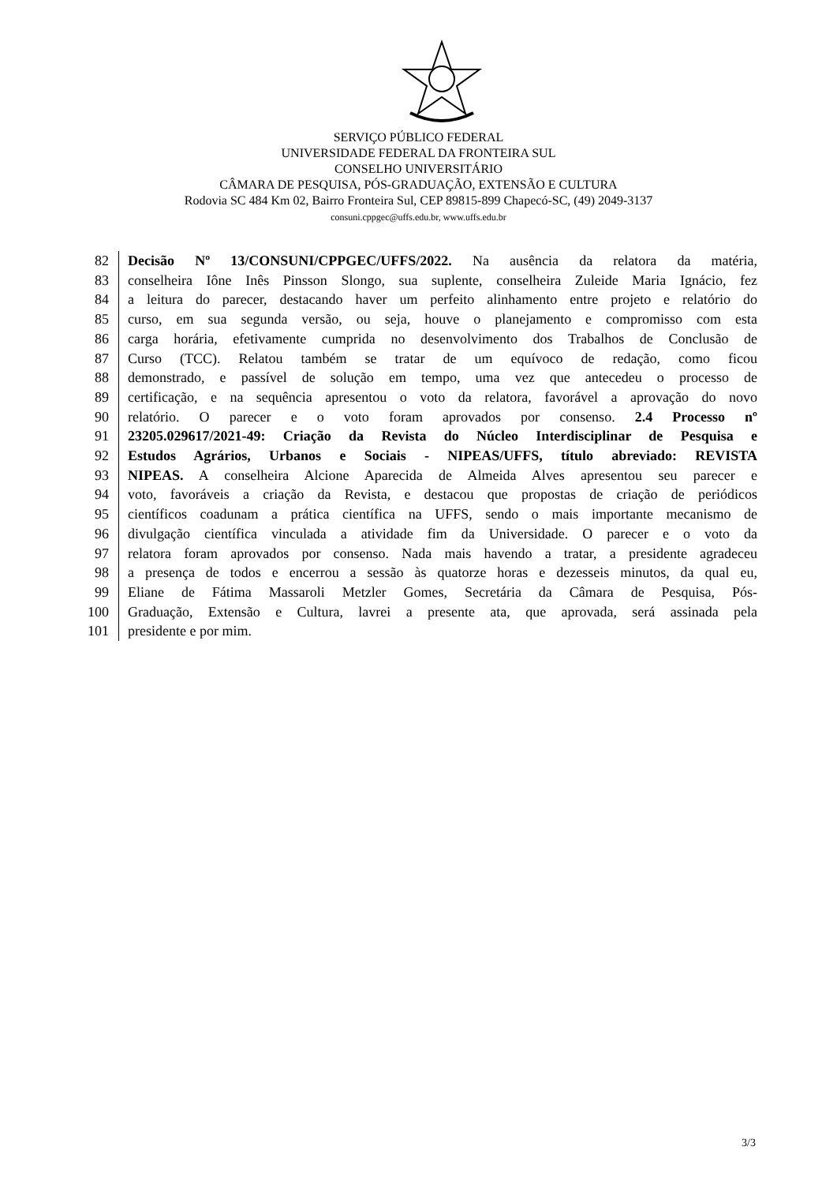SERVIÇO PÚBLICO FEDERAL
UNIVERSIDADE FEDERAL DA FRONTEIRA SUL
CONSELHO UNIVERSITÁRIO
CÂMARA DE PESQUISA, PÓS-GRADUAÇÃO, EXTENSÃO E CULTURA
Rodovia SC 484 Km 02, Bairro Fronteira Sul, CEP 89815-899 Chapecó-SC, (49) 2049-3137
consuni.cppgec@uffs.edu.br, www.uffs.edu.br
82 Decisão Nº 13/CONSUNI/CPPGEC/UFFS/2022. Na ausência da relatora da matéria,
83 conselheira Iône Inês Pinsson Slongo, sua suplente, conselheira Zuleide Maria Ignácio, fez
84 a leitura do parecer, destacando haver um perfeito alinhamento entre projeto e relatório do
85 curso, em sua segunda versão, ou seja, houve o planejamento e compromisso com esta
86 carga horária, efetivamente cumprida no desenvolvimento dos Trabalhos de Conclusão de
87 Curso (TCC). Relatou também se tratar de um equívoco de redação, como ficou
88 demonstrado, e passível de solução em tempo, uma vez que antecedeu o processo de
89 certificação, e na sequência apresentou o voto da relatora, favorável a aprovação do novo
90 relatório. O parecer e o voto foram aprovados por consenso. 2.4 Processo nº
91 23205.029617/2021-49: Criação da Revista do Núcleo Interdisciplinar de Pesquisa e
92 Estudos Agrários, Urbanos e Sociais - NIPEAS/UFFS, título abreviado: REVISTA
93 NIPEAS. A conselheira Alcione Aparecida de Almeida Alves apresentou seu parecer e
94 voto, favoráveis a criação da Revista, e destacou que propostas de criação de periódicos
95 científicos coadunam a prática científica na UFFS, sendo o mais importante mecanismo de
96 divulgação científica vinculada a atividade fim da Universidade. O parecer e o voto da
97 relatora foram aprovados por consenso. Nada mais havendo a tratar, a presidente agradeceu
98 a presença de todos e encerrou a sessão às quatorze horas e dezesseis minutos, da qual eu,
99 Eliane de Fátima Massaroli Metzler Gomes, Secretária da Câmara de Pesquisa, Pós-
100 Graduação, Extensão e Cultura, lavrei a presente ata, que aprovada, será assinada pela
101 presidente e por mim.
3/3